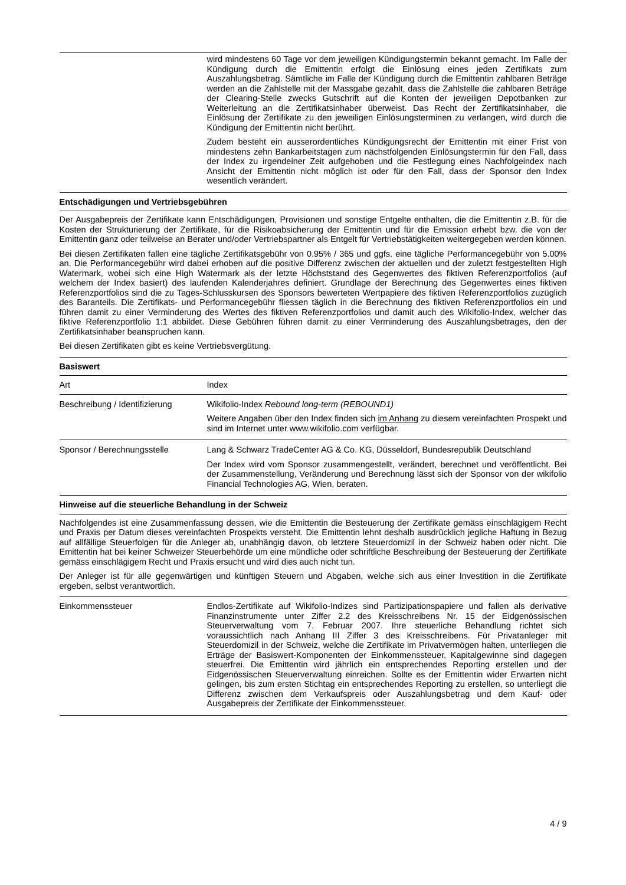| | wird mindestens 60 Tage vor dem jeweiligen Kündigungstermin bekannt gemacht. Im Falle der Kündigung durch die Emittentin erfolgt die Einlösung eines jeden Zertifikats zum Auszahlungsbetrag. Sämtliche im Falle der Kündigung durch die Emittentin zahlbaren Beträge werden an die Zahlstelle mit der Massgabe gezahlt, dass die Zahlstelle die zahlbaren Beträge der Clearing-Stelle zwecks Gutschrift auf die Konten der jeweiligen Depotbanken zur Weiterleitung an die Zertifikatsinhaber überweist. Das Recht der Zertifikatsinhaber, die Einlösung der Zertifikate zu den jeweiligen Einlösungsterminen zu verlangen, wird durch die Kündigung der Emittentin nicht berührt. Zudem besteht ein ausserordentliches Kündigungsrecht der Emittentin mit einer Frist von mindestens zehn Bankarbeitstagen zum nächstfolgenden Einlösungstermin für den Fall, dass der Index zu irgendeiner Zeit aufgehoben und die Festlegung eines Nachfolgeindex nach Ansicht der Emittentin nicht möglich ist oder für den Fall, dass der Sponsor den Index wesentlich verändert. |
Entschädigungen und Vertriebsgebühren
Der Ausgabepreis der Zertifikate kann Entschädigungen, Provisionen und sonstige Entgelte enthalten, die die Emittentin z.B. für die Kosten der Strukturierung der Zertifikate, für die Risikoabsicherung der Emittentin und für die Emission erhebt bzw. die von der Emittentin ganz oder teilweise an Berater und/oder Vertriebspartner als Entgelt für Vertriebstätigkeiten weitergegeben werden können.
Bei diesen Zertifikaten fallen eine tägliche Zertifikatsgebühr von 0.95% / 365 und ggfs. eine tägliche Performancegebühr von 5.00% an. Die Performancegebühr wird dabei erhoben auf die positive Differenz zwischen der aktuellen und der zuletzt festgestellten High Watermark, wobei sich eine High Watermark als der letzte Höchststand des Gegenwertes des fiktiven Referenzportfolios (auf welchem der Index basiert) des laufenden Kalenderjahres definiert. Grundlage der Berechnung des Gegenwertes eines fiktiven Referenzportfolios sind die zu Tages-Schlusskursen des Sponsors bewerteten Wertpapiere des fiktiven Referenzportfolios zuzüglich des Baranteils. Die Zertifikats- und Performancegebühr fliessen täglich in die Berechnung des fiktiven Referenzportfolios ein und führen damit zu einer Verminderung des Wertes des fiktiven Referenzportfolios und damit auch des Wikifolio-Index, welcher das fiktive Referenzportfolio 1:1 abbildet. Diese Gebühren führen damit zu einer Verminderung des Auszahlungsbetrages, den der Zertifikatsinhaber beanspruchen kann.
Bei diesen Zertifikaten gibt es keine Vertriebsvergütung.
Basiswert
| Art | Index |
| Beschreibung / Identifizierung | Wikifolio-Index Rebound long-term (REBOUND1) Weitere Angaben über den Index finden sich im Anhang zu diesem vereinfachten Prospekt und sind im Internet unter www.wikifolio.com verfügbar. |
| Sponsor / Berechnungsstelle | Lang & Schwarz TradeCenter AG & Co. KG, Düsseldorf, Bundesrepublik Deutschland Der Index wird vom Sponsor zusammengestellt, verändert, berechnet und veröffentlicht. Bei der Zusammenstellung, Veränderung und Berechnung lässt sich der Sponsor von der wikifolio Financial Technologies AG, Wien, beraten. |
Hinweise auf die steuerliche Behandlung in der Schweiz
Nachfolgendes ist eine Zusammenfassung dessen, wie die Emittentin die Besteuerung der Zertifikate gemäss einschlägigem Recht und Praxis per Datum dieses vereinfachten Prospekts versteht. Die Emittentin lehnt deshalb ausdrücklich jegliche Haftung in Bezug auf allfällige Steuerfolgen für die Anleger ab, unabhängig davon, ob letztere Steuerdomizil in der Schweiz haben oder nicht. Die Emittentin hat bei keiner Schweizer Steuerbehörde um eine mündliche oder schriftliche Beschreibung der Besteuerung der Zertifikate gemäss einschlägigem Recht und Praxis ersucht und wird dies auch nicht tun.
Der Anleger ist für alle gegenwärtigen und künftigen Steuern und Abgaben, welche sich aus einer Investition in die Zertifikate ergeben, selbst verantwortlich.
| Einkommenssteuer | Endlos-Zertifikate auf Wikifolio-Indizes sind Partizipationspapiere und fallen als derivative Finanzinstrumente unter Ziffer 2.2 des Kreisschreibens Nr. 15 der Eidgenössischen Steuerverwaltung vom 7. Februar 2007. Ihre steuerliche Behandlung richtet sich voraussichtlich nach Anhang III Ziffer 3 des Kreisschreibens. Für Privatanleger mit Steuerdomizil in der Schweiz, welche die Zertifikate im Privatvermögen halten, unterliegen die Erträge der Basiswert-Komponenten der Einkommenssteuer, Kapitalgewinne sind dagegen steuerfrei. Die Emittentin wird jährlich ein entsprechendes Reporting erstellen und der Eidgenössischen Steuerverwaltung einreichen. Sollte es der Emittentin wider Erwarten nicht gelingen, bis zum ersten Stichtag ein entsprechendes Reporting zu erstellen, so unterliegt die Differenz zwischen dem Verkaufspreis oder Auszahlungsbetrag und dem Kauf- oder Ausgabepreis der Zertifikate der Einkommenssteuer. |
4 / 9